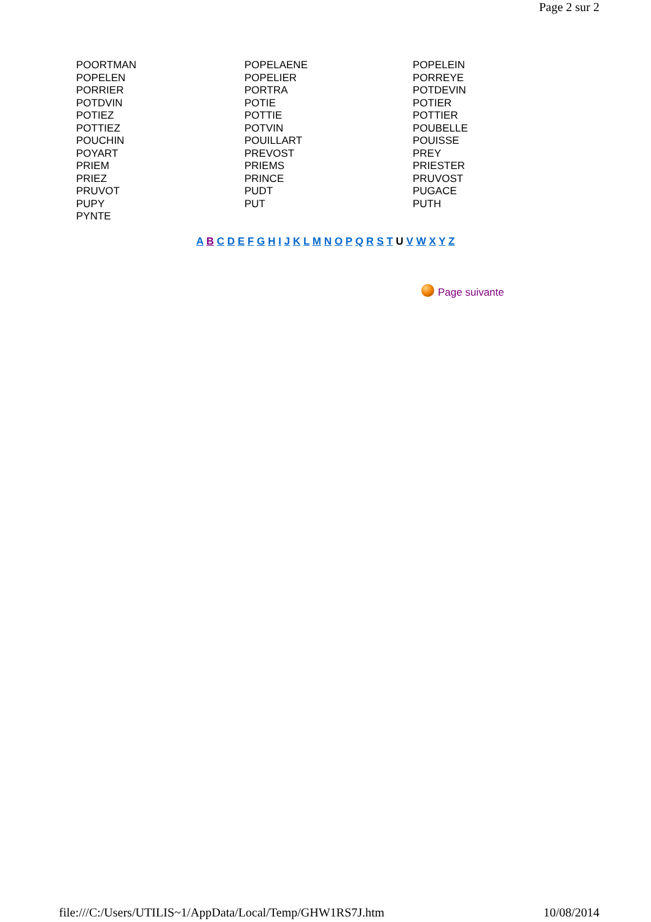Page 2 sur 2
| POORTMAN | POPELAENE | POPELEIN |
| POPELEN | POPELIER | PORREYE |
| PORRIER | PORTRA | POTDEVIN |
| POTDVIN | POTIE | POTIER |
| POTIEZ | POTTIE | POTTIER |
| POTTIEZ | POTVIN | POUBELLE |
| POUCHIN | POUILLART | POUISSE |
| POYART | PREVOST | PREY |
| PRIEM | PRIEMS | PRIESTER |
| PRIEZ | PRINCE | PRUVOST |
| PRUVOT | PUDT | PUGACE |
| PUPY | PUT | PUTH |
| PYNTE | | |
A B C D E F G H I J K L M N O P Q R S T U V W X Y Z
Page suivante
file:///C:/Users/UTILIS~1/AppData/Local/Temp/GHW1RS7J.htm 10/08/2014